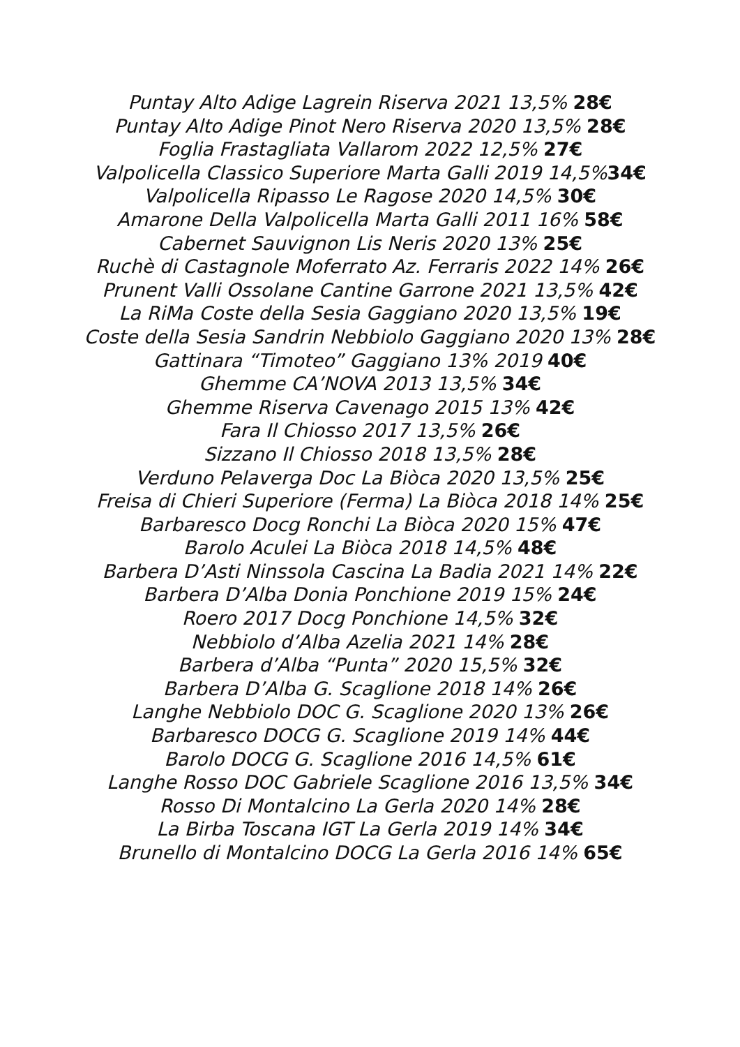Puntay Alto Adige Lagrein Riserva 2021 13,5% 28€
Puntay Alto Adige Pinot Nero Riserva 2020 13,5% 28€
Foglia Frastagliata Vallarom 2022 12,5% 27€
Valpolicella Classico Superiore Marta Galli 2019 14,5%34€
Valpolicella Ripasso Le Ragose 2020 14,5% 30€
Amarone Della Valpolicella Marta Galli 2011 16% 58€
Cabernet Sauvignon Lis Neris 2020 13% 25€
Ruchè di Castagnole Moferrato Az. Ferraris 2022 14% 26€
Prunent Valli Ossolane Cantine Garrone 2021 13,5% 42€
La RiMa Coste della Sesia Gaggiano 2020 13,5% 19€
Coste della Sesia Sandrin Nebbiolo Gaggiano 2020 13% 28€
Gattinara “Timoteo” Gaggiano 13% 2019 40€
Ghemme CA’NOVA 2013 13,5% 34€
Ghemme Riserva Cavenago 2015 13% 42€
Fara Il Chiosso 2017 13,5% 26€
Sizzano Il Chiosso 2018 13,5% 28€
Verduno Pelaverga Doc La Biòca 2020 13,5% 25€
Freisa di Chieri Superiore (Ferma) La Biòca 2018 14% 25€
Barbaresco Docg Ronchi La Biòca 2020 15% 47€
Barolo Aculei La Biòca 2018 14,5% 48€
Barbera D’Asti Ninssola Cascina La Badia 2021 14% 22€
Barbera D’Alba Donia Ponchione 2019 15% 24€
Roero 2017 Docg Ponchione 14,5% 32€
Nebbiolo d’Alba Azelia 2021 14% 28€
Barbera d’Alba “Punta” 2020 15,5% 32€
Barbera D’Alba G. Scaglione 2018 14% 26€
Langhe Nebbiolo DOC G. Scaglione 2020 13% 26€
Barbaresco DOCG G. Scaglione 2019 14% 44€
Barolo DOCG G. Scaglione 2016 14,5% 61€
Langhe Rosso DOC Gabriele Scaglione 2016 13,5% 34€
Rosso Di Montalcino La Gerla 2020 14% 28€
La Birba Toscana IGT La Gerla 2019 14% 34€
Brunello di Montalcino DOCG La Gerla 2016 14% 65€